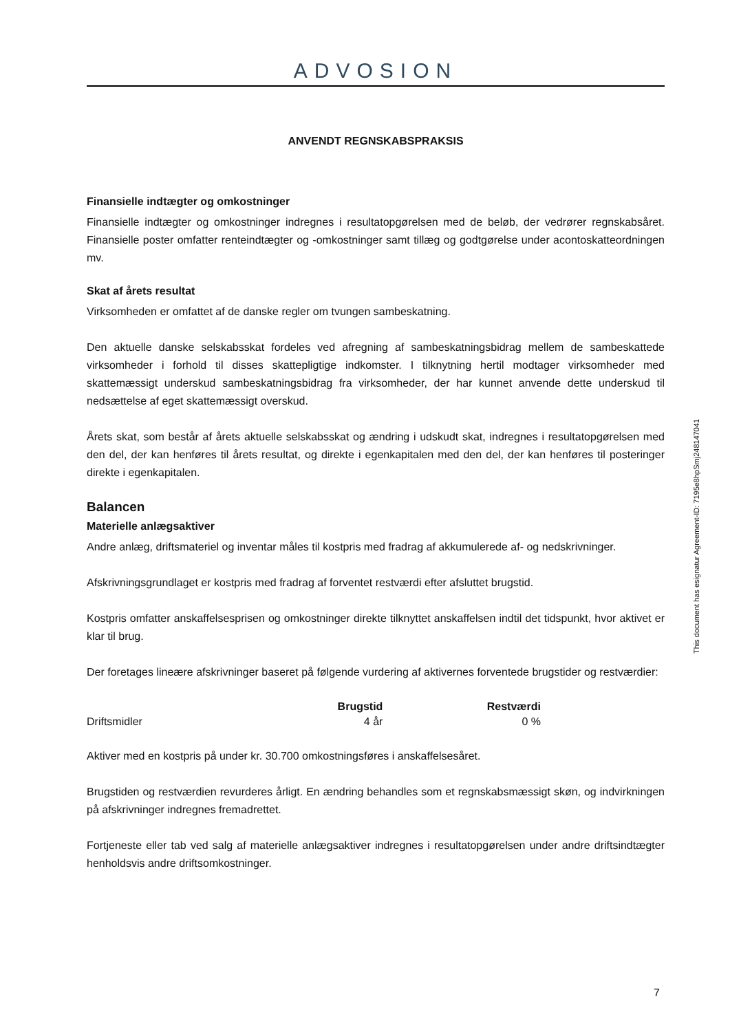ADVOSION
ANVENDT REGNSKABSPRAKSIS
Finansielle indtægter og omkostninger
Finansielle indtægter og omkostninger indregnes i resultatopgørelsen med de beløb, der vedrører regnskabsåret. Finansielle poster omfatter renteindtægter og -omkostninger samt tillæg og godtgørelse under acontoskatteordningen mv.
Skat af årets resultat
Virksomheden er omfattet af de danske regler om tvungen sambeskatning.
Den aktuelle danske selskabsskat fordeles ved afregning af sambeskatningsbidrag mellem de sambeskattede virksomheder i forhold til disses skattepligtige indkomster. I tilknytning hertil modtager virksomheder med skattemæssigt underskud sambeskatningsbidrag fra virksomheder, der har kunnet anvende dette underskud til nedsættelse af eget skattemæssigt overskud.
Årets skat, som består af årets aktuelle selskabsskat og ændring i udskudt skat, indregnes i resultatopgørelsen med den del, der kan henføres til årets resultat, og direkte i egenkapitalen med den del, der kan henføres til posteringer direkte i egenkapitalen.
Balancen
Materielle anlægsaktiver
Andre anlæg, driftsmateriel og inventar måles til kostpris med fradrag af akkumulerede af- og nedskrivninger.
Afskrivningsgrundlaget er kostpris med fradrag af forventet restværdi efter afsluttet brugstid.
Kostpris omfatter anskaffelsesprisen og omkostninger direkte tilknyttet anskaffelsen indtil det tidspunkt, hvor aktivet er klar til brug.
Der foretages lineære afskrivninger baseret på følgende vurdering af aktivernes forventede brugstider og restværdier:
| | Brugstid | Restværdi |
| --- | --- | --- |
| Driftsmidler | 4 år | 0 % |
Aktiver med en kostpris på under kr. 30.700 omkostningsføres i anskaffelsesåret.
Brugstiden og restværdien revurderes årligt. En ændring behandles som et regnskabsmæssigt skøn, og indvirkningen på afskrivninger indregnes fremadrettet.
Fortjeneste eller tab ved salg af materielle anlægsaktiver indregnes i resultatopgørelsen under andre driftsindtægter henholdsvis andre driftsomkostninger.
This document has esignatur Agreement-ID: 7195e8hpSmj248147041
7